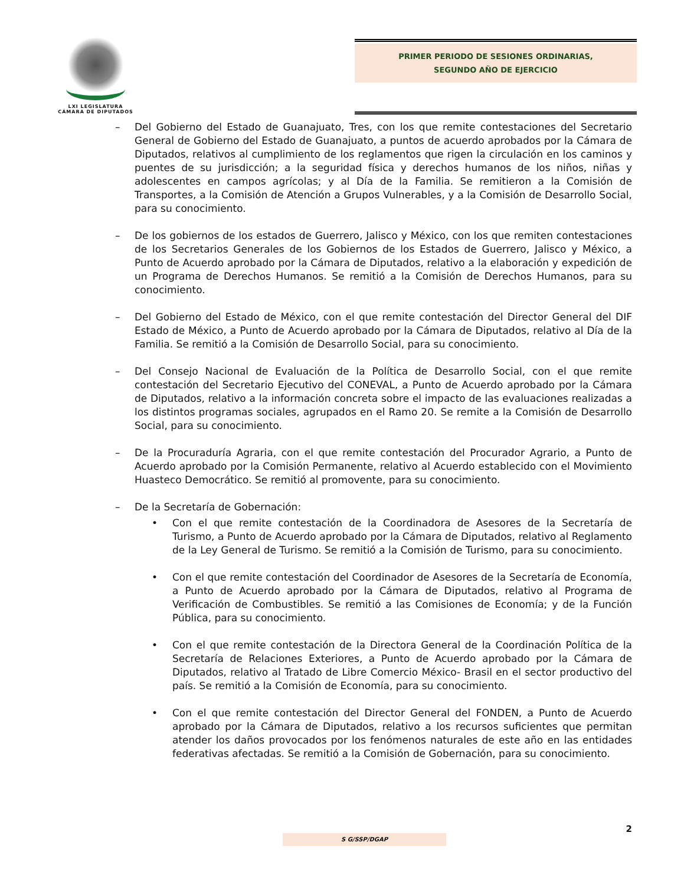LXI LEGISLATURA
CÁMARA DE DIPUTADOS
PRIMER PERIODO DE SESIONES ORDINARIAS,
SEGUNDO AÑO DE EJERCICIO
– Del Gobierno del Estado de Guanajuato, Tres, con los que remite contestaciones del Secretario General de Gobierno del Estado de Guanajuato, a puntos de acuerdo aprobados por la Cámara de Diputados, relativos al cumplimiento de los reglamentos que rigen la circulación en los caminos y puentes de su jurisdicción; a la seguridad física y derechos humanos de los niños, niñas y adolescentes en campos agrícolas; y al Día de la Familia. Se remitieron a la Comisión de Transportes, a la Comisión de Atención a Grupos Vulnerables, y a la Comisión de Desarrollo Social, para su conocimiento.
– De los gobiernos de los estados de Guerrero, Jalisco y México, con los que remiten contestaciones de los Secretarios Generales de los Gobiernos de los Estados de Guerrero, Jalisco y México, a Punto de Acuerdo aprobado por la Cámara de Diputados, relativo a la elaboración y expedición de un Programa de Derechos Humanos. Se remitió a la Comisión de Derechos Humanos, para su conocimiento.
– Del Gobierno del Estado de México, con el que remite contestación del Director General del DIF Estado de México, a Punto de Acuerdo aprobado por la Cámara de Diputados, relativo al Día de la Familia. Se remitió a la Comisión de Desarrollo Social, para su conocimiento.
– Del Consejo Nacional de Evaluación de la Política de Desarrollo Social, con el que remite contestación del Secretario Ejecutivo del CONEVAL, a Punto de Acuerdo aprobado por la Cámara de Diputados, relativo a la información concreta sobre el impacto de las evaluaciones realizadas a los distintos programas sociales, agrupados en el Ramo 20. Se remite a la Comisión de Desarrollo Social, para su conocimiento.
– De la Procuraduría Agraria, con el que remite contestación del Procurador Agrario, a Punto de Acuerdo aprobado por la Comisión Permanente, relativo al Acuerdo establecido con el Movimiento Huasteco Democrático. Se remitió al promovente, para su conocimiento.
– De la Secretaría de Gobernación:
• Con el que remite contestación de la Coordinadora de Asesores de la Secretaría de Turismo, a Punto de Acuerdo aprobado por la Cámara de Diputados, relativo al Reglamento de la Ley General de Turismo. Se remitió a la Comisión de Turismo, para su conocimiento.
• Con el que remite contestación del Coordinador de Asesores de la Secretaría de Economía, a Punto de Acuerdo aprobado por la Cámara de Diputados, relativo al Programa de Verificación de Combustibles. Se remitió a las Comisiones de Economía; y de la Función Pública, para su conocimiento.
• Con el que remite contestación de la Directora General de la Coordinación Política de la Secretaría de Relaciones Exteriores, a Punto de Acuerdo aprobado por la Cámara de Diputados, relativo al Tratado de Libre Comercio México- Brasil en el sector productivo del país. Se remitió a la Comisión de Economía, para su conocimiento.
• Con el que remite contestación del Director General del FONDEN, a Punto de Acuerdo aprobado por la Cámara de Diputados, relativo a los recursos suficientes que permitan atender los daños provocados por los fenómenos naturales de este año en las entidades federativas afectadas. Se remitió a la Comisión de Gobernación, para su conocimiento.
2
S G/SSP/DGAP